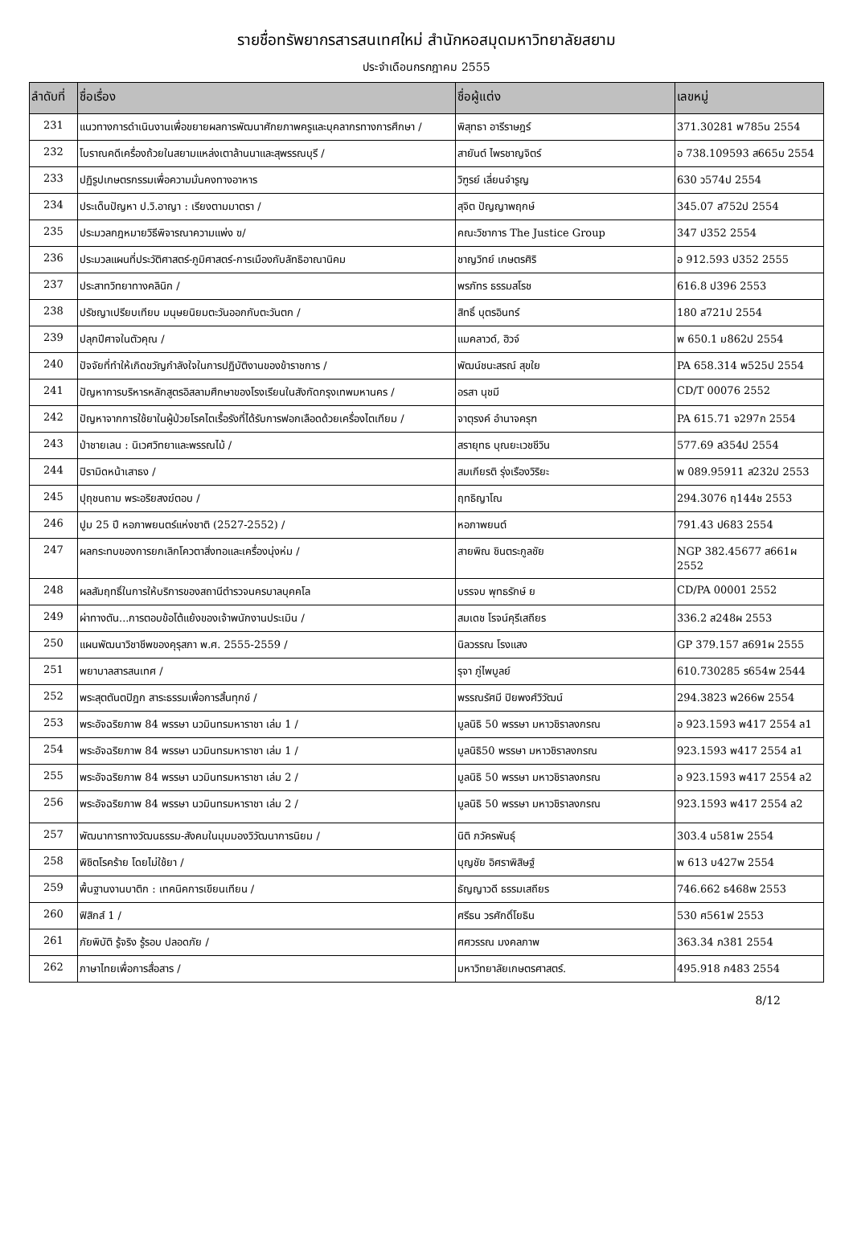รายชื่อทรัพยากรสารสนเทศใหม่ สำนักหอสมุดมหาวิทยาลัยสยาม
ประจำเดือนกรกฎาคม 2555
| ลำดับที่ | ชื่อเรื่อง | ชื่อผู้แต่ง | เลขหมู่ |
| --- | --- | --- | --- |
| 231 | แนวทางการดำเนินงานเพื่อขยายผลการพัฒนาศักยภาพครูและบุคลากรทางการศึกษา / | พิสุทธา อารีราษฎร์ | 371.30281 พ785น 2554 |
| 232 | โบราณคดีเครื่องถ้วยในสยามแหล่งเตาล้านนาและสุพรรณบุรี / | สายันต์ ไพรชาญจิตร์ | อ 738.109593 ส665บ 2554 |
| 233 | ปฏิรูปเกษตรกรรมเพื่อความมั่นคงทางอาหาร | วิฑูรย์ เลี่ยนจำรูญ | 630 ว574ป 2554 |
| 234 | ประเด็นปัญหา ป.วิ.อาญา : เรียงตามมาตรา / | สุจิต ปัญญาพฤกษ์ | 345.07 ส752ป 2554 |
| 235 | ประมวลกฎหมายวิธีพิจารณาความแพ่ง ฃ/ | คณะวิชาการ The Justice Group | 347 ป352 2554 |
| 236 | ประมวลแผนที่ประวัติศาสตร์-ภูมิศาสตร์-การเมืองกับลัทธิอาณานิคม | ชาญวิทย์ เกษตรศิริ | อ 912.593 ป352 2555 |
| 237 | ประสาทวิทยาทางคลินิก / | พรภัทร ธรรมสโรช | 616.8 ป396 2553 |
| 238 | ปรัชญาเปรียบเทียบ มนุษยนิยมตะวันออกกับตะวันตก / | สิทธิ์ บุตรอินทร์ | 180 ส721ป 2554 |
| 239 | ปลุกปีศาจในตัวคุณ / | แมคลาวด์, ฮิวจ์ | พ 650.1 ม862ป 2554 |
| 240 | ปัจจัยที่ทำให้เกิดขวัญกำลังใจในการปฏิบัติงานของข้าราชการ / | พัฒน์ชนะสรณ์ สุขใย | PA 658.314 พ525ป 2554 |
| 241 | ปัญหาการบริหารหลักสูตรอิสลามศึกษาของโรงเรียนในสังกัดกรุงเทพมหานคร / | อรสา นุชมี | CD/T 00076 2552 |
| 242 | ปัญหาจากการใช้ยาในผู้ป่วยโรคไตเรื้อรังที่ได้รับการฟอกเลือดด้วยเครื่องไตเทียม / | จาตุรงค์ อำนาจครุฑ | PA 615.71 จ297ก 2554 |
| 243 | ป่าชายเลน : นิเวศวิทยาและพรรณไม้ / | สรายุทธ บุณยะเวชชีวิน | 577.69 ส354ป 2554 |
| 244 | ปิรามิดหน้าเสาธง / | สมเกียรติ รุ่งเรืองวิริยะ | พ 089.95911 ส232ป 2553 |
| 245 | ปุถุชนถาม พระอริยสงฆ์ตอบ / | ฤทธิญาโณ | 294.3076 ฤ144ช 2553 |
| 246 | ปูม 25 ปี หอภาพยนตร์แห่งชาติ (2527-2552) / | หอภาพยนต์ | 791.43 ป683 2554 |
| 247 | ผลกระทบของการยกเลิกโควตาสิ่งทอและเครื่องนุ่งห่ม / | สายพิณ ชินตระกูลชัย | NGP 382.45677 ส661ผ 2552 |
| 248 | ผลสัมฤทธิ์ในการให้บริการของสถานีตำรวจนครบาลบุคคโล | บรรจบ พุทธรักษ์ ย | CD/PA 00001 2552 |
| 249 | ผ่าทางตัน...การตอบข้อโต้แย้งของเจ้าพนักงานประเมิน / | สมเดช โรจน์คุรีเสถียร | 336.2 ส248ผ 2553 |
| 250 | แผนพัฒนาวิชาชีพของคุรุสภา พ.ศ. 2555-2559 / | นิลวรรณ โรงแสง | GP 379.157 ส691ผ 2555 |
| 251 | พยาบาลสารสนเทศ / | รุจา ภู่ไพบูลย์ | 610.730285 ร654พ 2544 |
| 252 | พระสุตตันตปิฎก สาระธรรมเพื่อการสิ้นทุกข์ / | พรรณรัศมี ปิยพงศ์วิวัฒน์ | 294.3823 พ266พ 2554 |
| 253 | พระอัจฉริยภาพ 84 พรรษา นวมินทรมหาราชา เล่ม 1 / | มูลนิธิ 50 พรรษา มหาวชิราลงกรณ | อ 923.1593 พ417 2554 ล1 |
| 254 | พระอัจฉริยภาพ 84 พรรษา นวมินทรมหาราชา เล่ม 1 / | มูลนิธิ50 พรรษา มหาวชิราลงกรณ | 923.1593 พ417 2554 ล1 |
| 255 | พระอัจฉริยภาพ 84 พรรษา นวมินทรมหาราชา เล่ม 2 / | มูลนิธิ 50 พรรษา มหาวชิราลงกรณ | อ 923.1593 พ417 2554 ล2 |
| 256 | พระอัจฉริยภาพ 84 พรรษา นวมินทรมหาราชา เล่ม 2 / | มูลนิธิ 50 พรรษา มหาวชิราลงกรณ | 923.1593 พ417 2554 ล2 |
| 257 | พัฒนาการทางวัฒนธรรม-สังคมในมุมมองวิวัฒนาการนิยม / | นิติ ภวัครพันธุ์ | 303.4 น581พ 2554 |
| 258 | พิชิตโรคร้าย โดยไม่ใช้ยา / | บุญชัย อิศราพิสิษฐ์ | พ 613 บ427พ 2554 |
| 259 | พื้นฐานงานบาติก : เทคนิคการเขียนเทียน / | ธัญญาวดี ธรรมเสถียร | 746.662 ธ468พ 2553 |
| 260 | ฟิสิกส์ 1 / | ศรีธน วรศักดิ์โยธิน | 530 ศ561ฟ 2553 |
| 261 | ภัยพิบัติ รู้จริง รู้รอบ ปลอดภัย / | ศศวรรณ มงคลภาพ | 363.34 ภ381 2554 |
| 262 | ภาษาไทยเพื่อการสื่อสาร / | มหาวิทยาลัยเกษตรศาสตร์. | 495.918 ภ483 2554 |
8/12